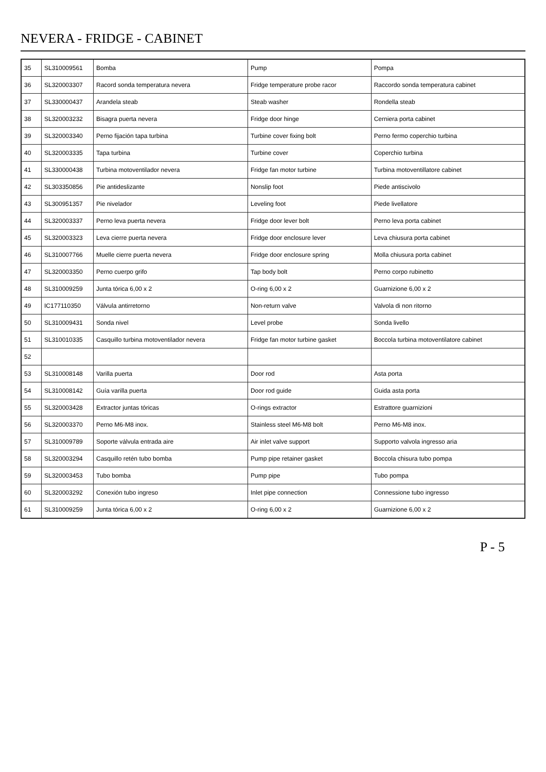NEVERA - FRIDGE - CABINET
| 35 | SL310009561 | Bomba | Pump | Pompa |
| 36 | SL320003307 | Racord sonda temperatura nevera | Fridge temperature probe racor | Raccordo sonda temperatura cabinet |
| 37 | SL330000437 | Arandela steab | Steab washer | Rondella steab |
| 38 | SL320003232 | Bisagra puerta nevera | Fridge door hinge | Cerniera porta cabinet |
| 39 | SL320003340 | Perno fijación tapa turbina | Turbine cover fixing bolt | Perno fermo coperchio turbina |
| 40 | SL320003335 | Tapa turbina | Turbine cover | Coperchio turbina |
| 41 | SL330000438 | Turbina motoventilador nevera | Fridge fan motor turbine | Turbina motoventillatore cabinet |
| 42 | SL303350856 | Pie antideslizante | Nonslip foot | Piede antiscivolo |
| 43 | SL300951357 | Pie nivelador | Leveling foot | Piede livellatore |
| 44 | SL320003337 | Perno leva puerta nevera | Fridge door lever bolt | Perno leva porta cabinet |
| 45 | SL320003323 | Leva cierre puerta nevera | Fridge door enclosure lever | Leva chiusura porta cabinet |
| 46 | SL310007766 | Muelle cierre puerta nevera | Fridge door enclosure spring | Molla chiusura porta cabinet |
| 47 | SL320003350 | Perno cuerpo grifo | Tap body bolt | Perno corpo rubinetto |
| 48 | SL310009259 | Junta tórica 6,00 x 2 | O-ring 6,00 x 2 | Guarnizione 6,00 x 2 |
| 49 | IC177110350 | Válvula antirretorno | Non-return valve | Valvola di non ritorno |
| 50 | SL310009431 | Sonda nivel | Level probe | Sonda livello |
| 51 | SL310010335 | Casquillo turbina motoventilador nevera | Fridge fan motor turbine gasket | Boccola turbina motoventilatore cabinet |
| 52 | | | | |
| 53 | SL310008148 | Varilla puerta | Door rod | Asta porta |
| 54 | SL310008142 | Guía varilla puerta | Door rod guide | Guida asta porta |
| 55 | SL320003428 | Extractor juntas tóricas | O-rings extractor | Estrattore guarnizioni |
| 56 | SL320003370 | Perno M6-M8 inox. | Stainless steel M6-M8 bolt | Perno M6-M8 inox. |
| 57 | SL310009789 | Soporte válvula entrada aire | Air inlet valve support | Supporto valvola ingresso aria |
| 58 | SL320003294 | Casquillo retén tubo bomba | Pump pipe retainer gasket | Boccola chisura tubo pompa |
| 59 | SL320003453 | Tubo bomba | Pump pipe | Tubo pompa |
| 60 | SL320003292 | Conexión tubo ingreso | Inlet pipe connection | Connessione tubo ingresso |
| 61 | SL310009259 | Junta tórica 6,00 x 2 | O-ring 6,00 x 2 | Guarnizione 6,00 x 2 |
P - 5